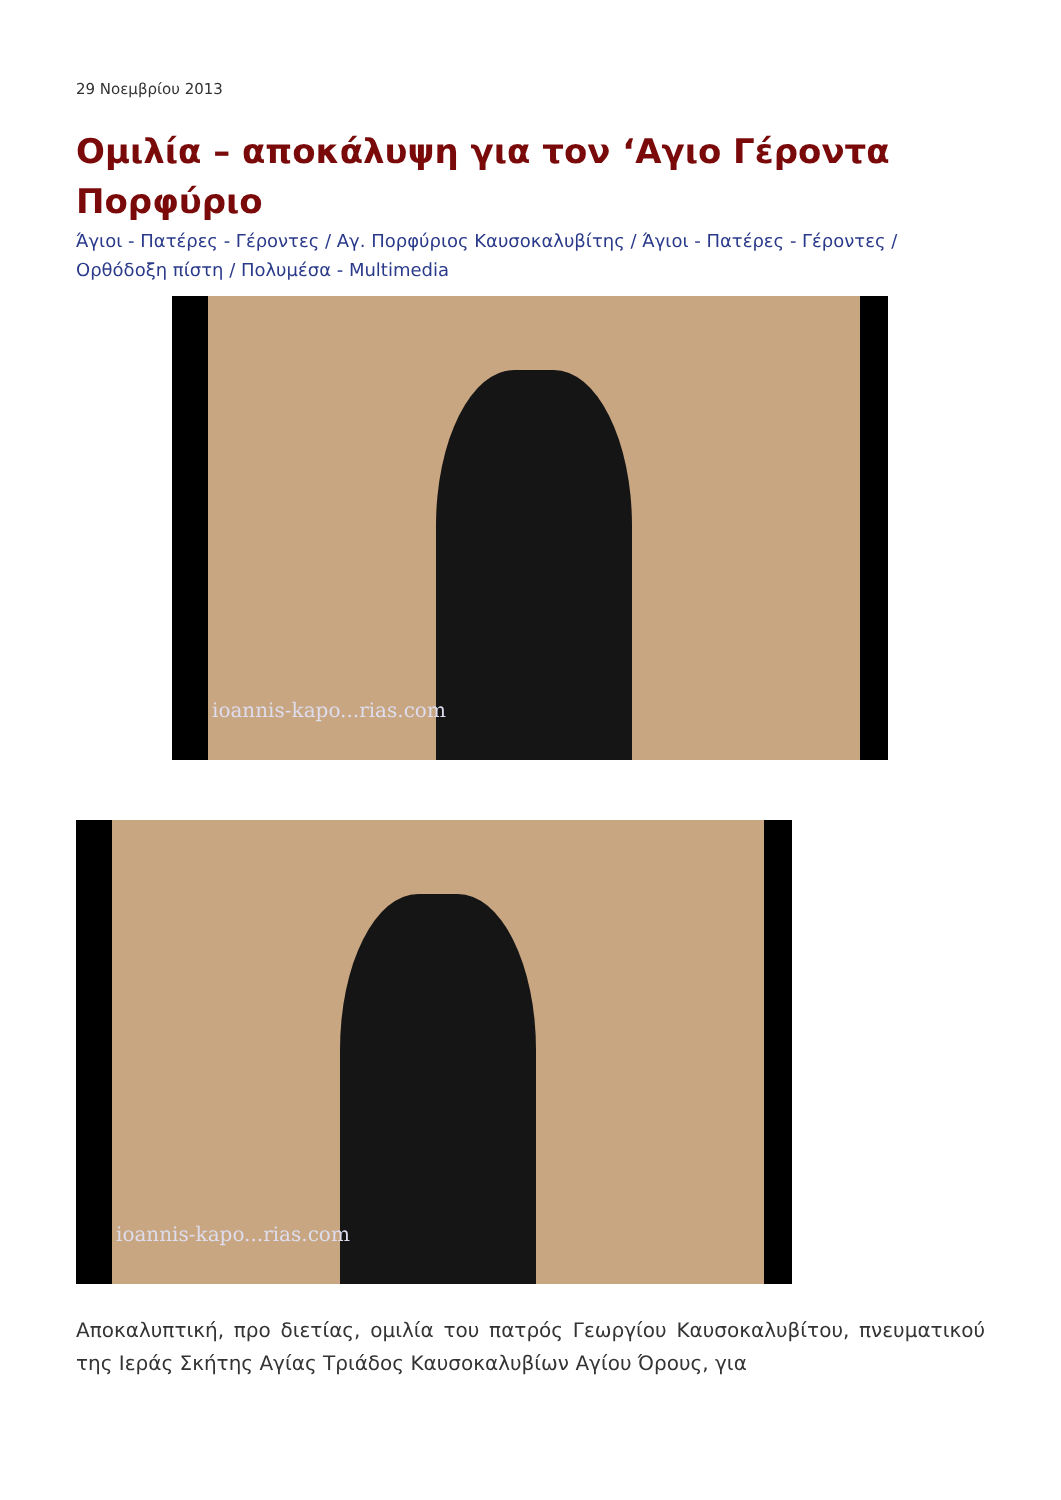29 Νοεμβρίου 2013
Ομιλία – αποκάλυψη για τον ‘Αγιο Γέροντα Πορφύριο
Άγιοι - Πατέρες - Γέροντες / Αγ. Πορφύριος Καυσοκαλυβίτης / Άγιοι - Πατέρες - Γέροντες / Ορθόδοξη πίστη / Πολυμέσα - Multimedia
ioannis-kapo...rias.com
ioannis-kapo...rias.com
Αποκαλυπτική, προ διετίας, ομιλία του πατρός Γεωργίου Καυσοκαλυβίτου, πνευματικού της Ιεράς Σκήτης Αγίας Τριάδος Καυσοκαλυβίων Αγίου Όρους, για